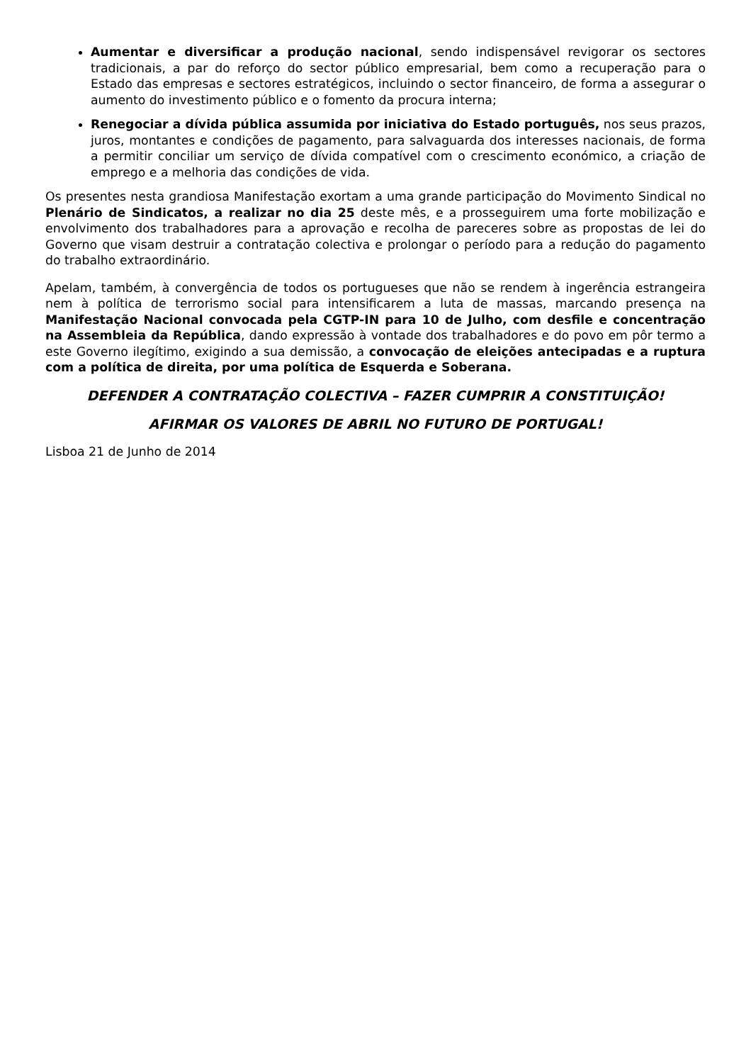Aumentar e diversificar a produção nacional, sendo indispensável revigorar os sectores tradicionais, a par do reforço do sector público empresarial, bem como a recuperação para o Estado das empresas e sectores estratégicos, incluindo o sector financeiro, de forma a assegurar o aumento do investimento público e o fomento da procura interna;
Renegociar a dívida pública assumida por iniciativa do Estado português, nos seus prazos, juros, montantes e condições de pagamento, para salvaguarda dos interesses nacionais, de forma a permitir conciliar um serviço de dívida compatível com o crescimento económico, a criação de emprego e a melhoria das condições de vida.
Os presentes nesta grandiosa Manifestação exortam a uma grande participação do Movimento Sindical no Plenário de Sindicatos, a realizar no dia 25 deste mês, e a prosseguirem uma forte mobilização e envolvimento dos trabalhadores para a aprovação e recolha de pareceres sobre as propostas de lei do Governo que visam destruir a contratação colectiva e prolongar o período para a redução do pagamento do trabalho extraordinário.
Apelam, também, à convergência de todos os portugueses que não se rendem à ingerência estrangeira nem à política de terrorismo social para intensificarem a luta de massas, marcando presença na Manifestação Nacional convocada pela CGTP-IN para 10 de Julho, com desfile e concentração na Assembleia da República, dando expressão à vontade dos trabalhadores e do povo em pôr termo a este Governo ilegítimo, exigindo a sua demissão, a convocação de eleições antecipadas e a ruptura com a política de direita, por uma política de Esquerda e Soberana.
DEFENDER A CONTRATAÇÃO COLECTIVA – FAZER CUMPRIR A CONSTITUIÇÃO!
AFIRMAR OS VALORES DE ABRIL NO FUTURO DE PORTUGAL!
Lisboa 21 de Junho de 2014